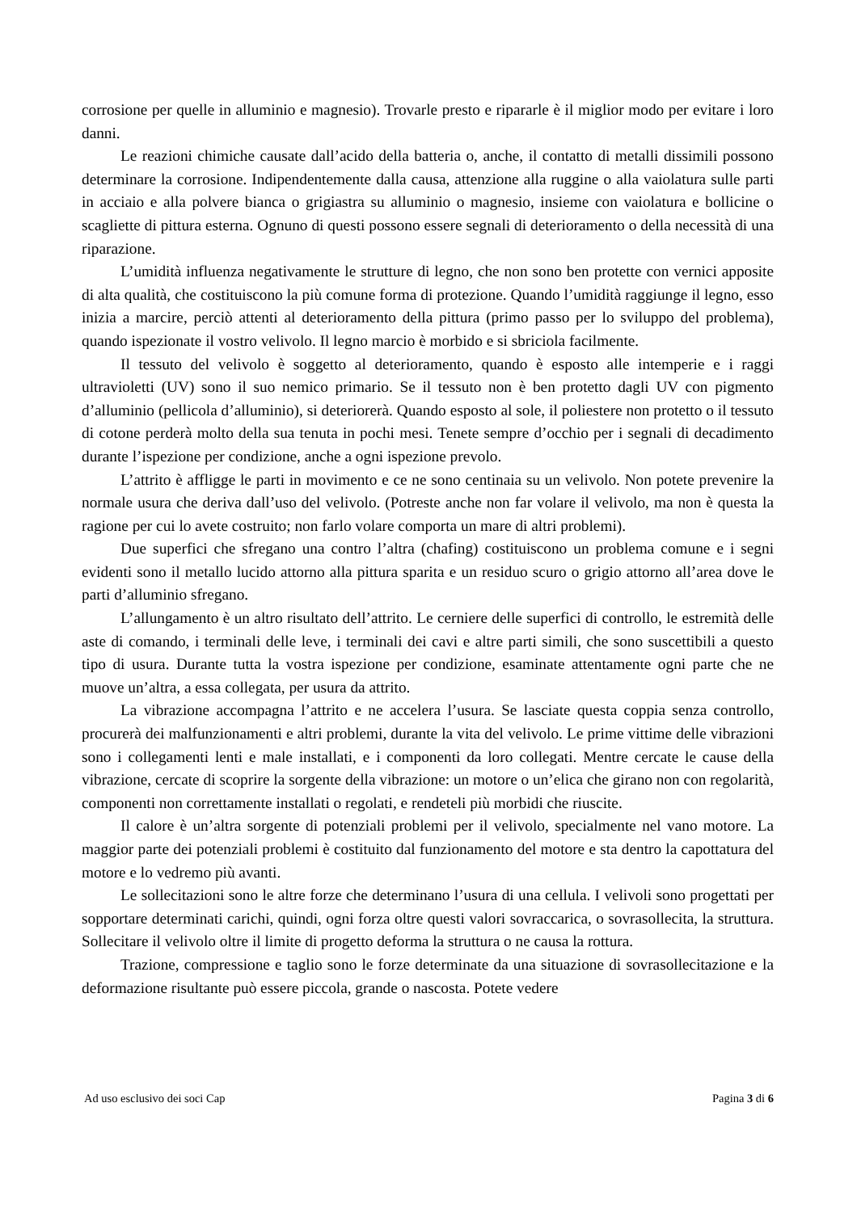corrosione per quelle in alluminio e magnesio). Trovarle presto e ripararle è il miglior modo per evitare i loro danni.
Le reazioni chimiche causate dall’acido della batteria o, anche, il contatto di metalli dissimili possono determinare la corrosione. Indipendentemente dalla causa, attenzione alla ruggine o alla vaiolatura sulle parti in acciaio e alla polvere bianca o grigiastra su alluminio o magnesio, insieme con vaiolatura e bollicine o scagliette di pittura esterna. Ognuno di questi possono essere segnali di deterioramento o della necessità di una riparazione.
L’umidità influenza negativamente le strutture di legno, che non sono ben protette con vernici apposite di alta qualità, che costituiscono la più comune forma di protezione. Quando l’umidità raggiunge il legno, esso inizia a marcire, perciò attenti al deterioramento della pittura (primo passo per lo sviluppo del problema), quando ispezionate il vostro velivolo. Il legno marcio è morbido e si sbriciola facilmente.
Il tessuto del velivolo è soggetto al deterioramento, quando è esposto alle intemperie e i raggi ultravioletti (UV) sono il suo nemico primario. Se il tessuto non è ben protetto dagli UV con pigmento d’alluminio (pellicola d’alluminio), si deteriorerà. Quando esposto al sole, il poliestere non protetto o il tessuto di cotone perderà molto della sua tenuta in pochi mesi. Tenete sempre d’occhio per i segnali di decadimento durante l’ispezione per condizione, anche a ogni ispezione prevolo.
L’attrito è affligge le parti in movimento e ce ne sono centinaia su un velivolo. Non potete prevenire la normale usura che deriva dall’uso del velivolo. (Potreste anche non far volare il velivolo, ma non è questa la ragione per cui lo avete costruito; non farlo volare comporta un mare di altri problemi).
Due superfici che sfregano una contro l’altra (chafing) costituiscono un problema comune e i segni evidenti sono il metallo lucido attorno alla pittura sparita e un residuo scuro o grigio attorno all’area dove le parti d’alluminio sfregano.
L’allungamento è un altro risultato dell’attrito. Le cerniere delle superfici di controllo, le estremità delle aste di comando, i terminali delle leve, i terminali dei cavi e altre parti simili, che sono suscettibili a questo tipo di usura. Durante tutta la vostra ispezione per condizione, esaminate attentamente ogni parte che ne muove un’altra, a essa collegata, per usura da attrito.
La vibrazione accompagna l’attrito e ne accelera l’usura. Se lasciate questa coppia senza controllo, procurerà dei malfunzionamenti e altri problemi, durante la vita del velivolo. Le prime vittime delle vibrazioni sono i collegamenti lenti e male installati, e i componenti da loro collegati. Mentre cercate le cause della vibrazione, cercate di scoprire la sorgente della vibrazione: un motore o un’elica che girano non con regolarità, componenti non correttamente installati o regolati, e rendeteli più morbidi che riuscite.
Il calore è un’altra sorgente di potenziali problemi per il velivolo, specialmente nel vano motore. La maggior parte dei potenziali problemi è costituito dal funzionamento del motore e sta dentro la capottatura del motore e lo vedremo più avanti.
Le sollecitazioni sono le altre forze che determinano l’usura di una cellula. I velivoli sono progettati per sopportare determinati carichi, quindi, ogni forza oltre questi valori sovraccarica, o sovrasollecita, la struttura. Sollecitare il velivolo oltre il limite di progetto deforma la struttura o ne causa la rottura.
Trazione, compressione e taglio sono le forze determinate da una situazione di sovrasollecitazione e la deformazione risultante può essere piccola, grande o nascosta. Potete vedere
Ad uso esclusivo dei soci Cap Pagina 3 di 6